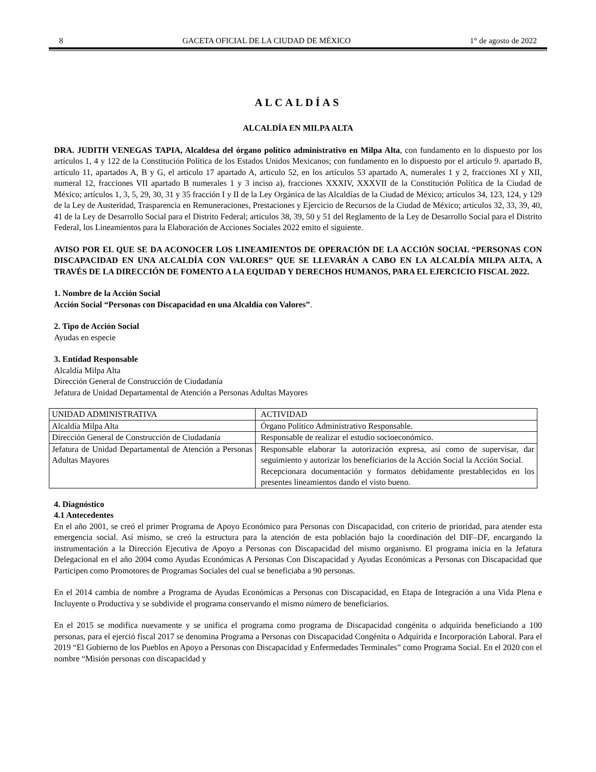8 GACETA OFICIAL DE LA CIUDAD DE MÉXICO 1° de agosto de 2022
ALCALDÍAS
ALCALDÍA EN MILPA ALTA
DRA. JUDITH VENEGAS TAPIA, Alcaldesa del órgano político administrativo en Milpa Alta, con fundamento en lo dispuesto por los artículos 1, 4 y 122 de la Constitución Política de los Estados Unidos Mexicanos; con fundamento en lo dispuesto por el artículo 9. apartado B, artículo 11, apartados A, B y G, el articulo 17 apartado A, articulo 52, en los artículos 53 apartado A, numerales 1 y 2, fracciones XI y XII, numeral 12, fracciones VII apartado B numerales 1 y 3 inciso a), fracciones XXXIV, XXXVII de la Constitución Política de la Ciudad de México; artículos 1, 3, 5, 29, 30, 31 y 35 fracción I y II de la Ley Orgánica de las Alcaldías de la Ciudad de México; artículos 34, 123, 124, y 129 de la Ley de Austeridad, Trasparencia en Remuneraciones, Prestaciones y Ejercicio de Recursos de la Ciudad de México; artículos 32, 33, 39, 40, 41 de la Ley de Desarrollo Social para el Distrito Federal; artículos 38, 39, 50 y 51 del Reglamento de la Ley de Desarrollo Social para el Distrito Federal, los Lineamientos para la Elaboración de Acciones Sociales 2022 emito el siguiente.
AVISO POR EL QUE SE DA ACONOCER LOS LINEAMIENTOS DE OPERACIÓN DE LA ACCIÓN SOCIAL “PERSONAS CON DISCAPACIDAD EN UNA ALCALDÍA CON VALORES” QUE SE LLEVARÁN A CABO EN LA ALCALDÍA MILPA ALTA, A TRAVÉS DE LA DIRECCIÓN DE FOMENTO A LA EQUIDAD Y DERECHOS HUMANOS, PARA EL EJERCICIO FISCAL 2022.
1. Nombre de la Acción Social
Acción Social “Personas con Discapacidad en una Alcaldía con Valores”.
2. Tipo de Acción Social
Ayudas en especie
3. Entidad Responsable
Alcaldía Milpa Alta
Dirección General de Construcción de Ciudadanía
Jefatura de Unidad Departamental de Atención a Personas Adultas Mayores
| UNIDAD ADMINISTRATIVA | ACTIVIDAD |
| Alcaldía Milpa Alta | Órgano Político Administrativo Responsable. |
| Dirección General de Construcción de Ciudadanía | Responsable de realizar el estudio socioeconómico. |
| Jefatura de Unidad Departamental de Atención a Personas Adultas Mayores | Responsable elaborar la autorización expresa, así como de supervisar, dar seguimiento y autorizar los beneficiarios de la Acción Social la Acción Social. Recepcionara documentación y formatos debidamente prestablecidos en los presentes lineamientos dando el visto bueno. |
4. Diagnóstico
4.1 Antecedentes
En el año 2001, se creó el primer Programa de Apoyo Económico para Personas con Discapacidad, con criterio de prioridad, para atender esta emergencia social. Así mismo, se creó la estructura para la atención de esta población bajo la coordinación del DIF–DF, encargando la instrumentación a la Dirección Ejecutiva de Apoyo a Personas con Discapacidad del mismo organismo. El programa inicia en la Jefatura Delegacional en el año 2004 como Ayudas Económicas A Personas Con Discapacidad y Ayudas Económicas a Personas con Discapacidad que Participen como Promotores de Programas Sociales del cual se beneficiaba a 90 personas.
En el 2014 cambia de nombre a Programa de Ayudas Económicas a Personas con Discapacidad, en Etapa de Integración a una Vida Plena e Incluyente o Productiva y se subdivide el programa conservando el mismo número de beneficiarios.
En el 2015 se modifica nuevamente y se unifica el programa como programa de Discapacidad congénita o adquirida beneficiando a 100 personas, para el ejerció fiscal 2017 se denomina Programa a Personas con Discapacidad Congénita o Adquirida e Incorporación Laboral. Para el 2019 “El Gobierno de los Pueblos en Apoyo a Personas con Discapacidad y Enfermedades Terminales” como Programa Social. En el 2020 con el nombre “Misión personas con discapacidad y